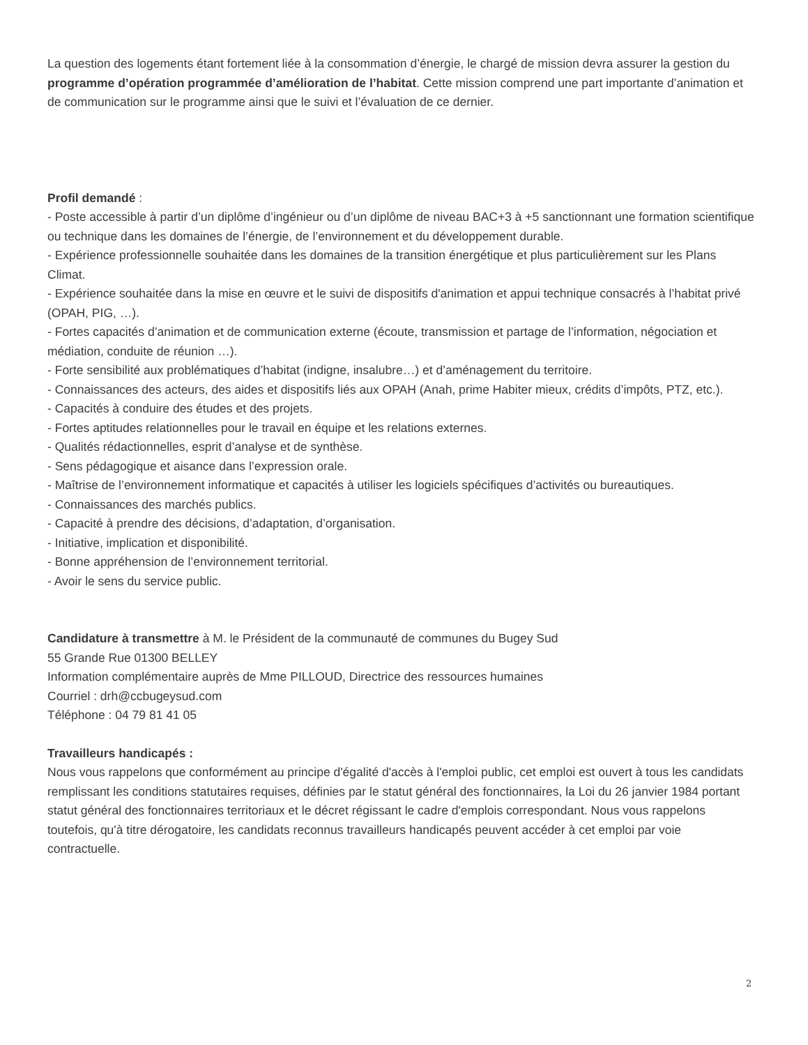La question des logements étant fortement liée à la consommation d’énergie, le chargé de mission devra assurer la gestion du programme d’opération programmée d’amélioration de l’habitat. Cette mission comprend une part importante d’animation et de communication sur le programme ainsi que le suivi et l’évaluation de ce dernier.
Profil demandé :
- Poste accessible à partir d’un diplôme d’ingénieur ou d’un diplôme de niveau BAC+3 à +5 sanctionnant une formation scientifique ou technique dans les domaines de l’énergie, de l’environnement et du développement durable.
- Expérience professionnelle souhaitée dans les domaines de la transition énergétique et plus particulièrement sur les Plans Climat.
- Expérience souhaitée dans la mise en œuvre et le suivi de dispositifs d'animation et appui technique consacrés à l’habitat privé (OPAH, PIG, …).
- Fortes capacités d’animation et de communication externe (écoute, transmission et partage de l’information, négociation et médiation, conduite de réunion …).
- Forte sensibilité aux problématiques d’habitat (indigne, insalubre…) et d’aménagement du territoire.
- Connaissances des acteurs, des aides et dispositifs liés aux OPAH (Anah, prime Habiter mieux, crédits d’impôts, PTZ, etc.).
- Capacités à conduire des études et des projets.
- Fortes aptitudes relationnelles pour le travail en équipe et les relations externes.
- Qualités rédactionnelles, esprit d’analyse et de synthèse.
- Sens pédagogique et aisance dans l’expression orale.
- Maîtrise de l’environnement informatique et capacités à utiliser les logiciels spécifiques d’activités ou bureautiques.
- Connaissances des marchés publics.
- Capacité à prendre des décisions, d’adaptation, d’organisation.
- Initiative, implication et disponibilité.
- Bonne appréhension de l’environnement territorial.
- Avoir le sens du service public.
Candidature à transmettre à M. le Président de la communauté de communes du Bugey Sud
55 Grande Rue 01300 BELLEY
Information complémentaire auprès de Mme PILLOUD, Directrice des ressources humaines
Courriel : drh@ccbugeysud.com
Téléphone : 04 79 81 41 05
Travailleurs handicapés :
Nous vous rappelons que conformément au principe d'égalité d'accès à l'emploi public, cet emploi est ouvert à tous les candidats remplissant les conditions statutaires requises, définies par le statut général des fonctionnaires, la Loi du 26 janvier 1984 portant statut général des fonctionnaires territoriaux et le décret régissant le cadre d'emplois correspondant. Nous vous rappelons toutefois, qu'à titre dérogatoire, les candidats reconnus travailleurs handicapés peuvent accéder à cet emploi par voie contractuelle.
2